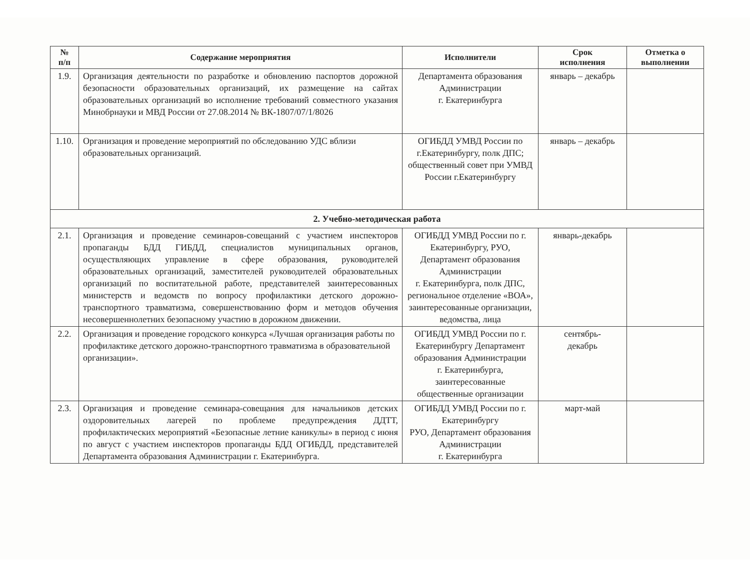| № п/п | Содержание мероприятия | Исполнители | Срок исполнения | Отметка о выполнении |
| --- | --- | --- | --- | --- |
| 1.9. | Организация деятельности по разработке и обновлению паспортов дорожной безопасности образовательных организаций, их размещение на сайтах образовательных организаций во исполнение требований совместного указания Минобрнауки и МВД России от 27.08.2014 № ВК-1807/07/1/8026 | Департамента образования Администрации г. Екатеринбурга | январь – декабрь | |
| 1.10. | Организация и проведение мероприятий по обследованию УДС вблизи образовательных организаций. | ОГИБДД УМВД России по г.Екатеринбургу, полк ДПС; общественный совет при УМВД России г.Екатеринбургу | январь – декабрь | |
| 2. Учебно-методическая работа | | | | |
| 2.1. | Организация и проведение семинаров-совещаний с участием инспекторов пропаганды БДД ГИБДД, специалистов муниципальных органов, осуществляющих управление в сфере образования, руководителей образовательных организаций, заместителей руководителей образовательных организаций по воспитательной работе, представителей заинтересованных министерств и ведомств по вопросу профилактики детского дорожно-транспортного травматизма, совершенствованию форм и методов обучения несовершеннолетних безопасному участию в дорожном движении. | ОГИБДД УМВД России по г. Екатеринбургу, РУО, Департамент образования Администрации г. Екатеринбурга, полк ДПС, региональное отделение «ВОА», заинтересованные организации, ведомства, лица | январь-декабрь | |
| 2.2. | Организация и проведение городского конкурса «Лучшая организация работы по профилактике детского дорожно-транспортного травматизма в образовательной организации». | ОГИБДД УМВД России по г. Екатеринбургу Департамент образования Администрации г. Екатеринбурга, заинтересованные общественные организации | сентябрь- декабрь | |
| 2.3. | Организация и проведение семинара-совещания для начальников детских оздоровительных лагерей по проблеме предупреждения ДДТТ, профилактических мероприятий «Безопасные летние каникулы» в период с июня по август с участием инспекторов пропаганды БДД ОГИБДД, представителей Департамента образования Администрации г. Екатеринбурга. | ОГИБДД УМВД России по г. Екатеринбургу РУО, Департамент образования Администрации г. Екатеринбурга | март-май | |